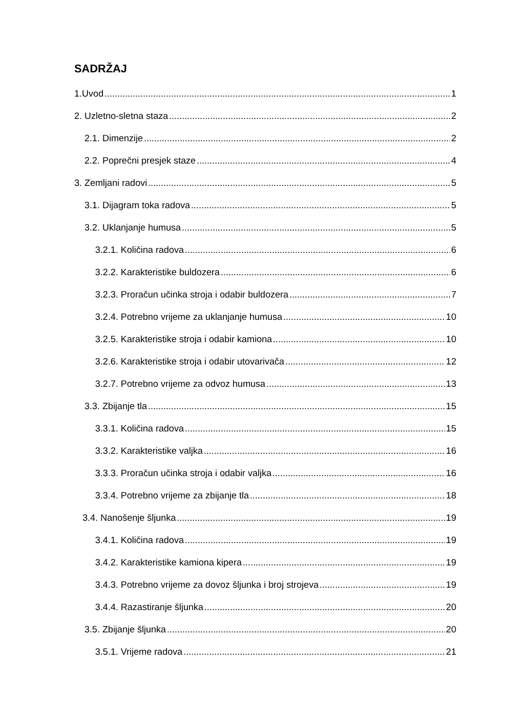SADRŽAJ
1.Uvod 1
2. Uzletno-sletna staza 2
2.1. Dimenzije 2
2.2. Poprečni presjek staze 4
3. Zemljani radovi 5
3.1. Dijagram toka radova 5
3.2. Uklanjanje humusa 5
3.2.1. Količina radova 6
3.2.2. Karakteristike buldozera 6
3.2.3. Proračun učinka stroja i odabir buldozera 7
3.2.4. Potrebno vrijeme za uklanjanje humusa 10
3.2.5. Karakteristike stroja i odabir kamiona 10
3.2.6. Karakteristike stroja i odabir utovarivača 12
3.2.7. Potrebno vrijeme za odvoz humusa 13
3.3. Zbijanje tla 15
3.3.1. Količina radova 15
3.3.2. Karakteristike valjka 16
3.3.3. Proračun učinka stroja i odabir valjka 16
3.3.4. Potrebno vrijeme za zbijanje tla 18
3.4. Nanošenje šljunka 19
3.4.1. Količina radova 19
3.4.2. Karakteristike kamiona kipera 19
3.4.3. Potrebno vrijeme za dovoz šljunka i broj strojeva 19
3.4.4. Razastiranje šljunka 20
3.5. Zbijanje šljunka 20
3.5.1. Vrijeme radova 21